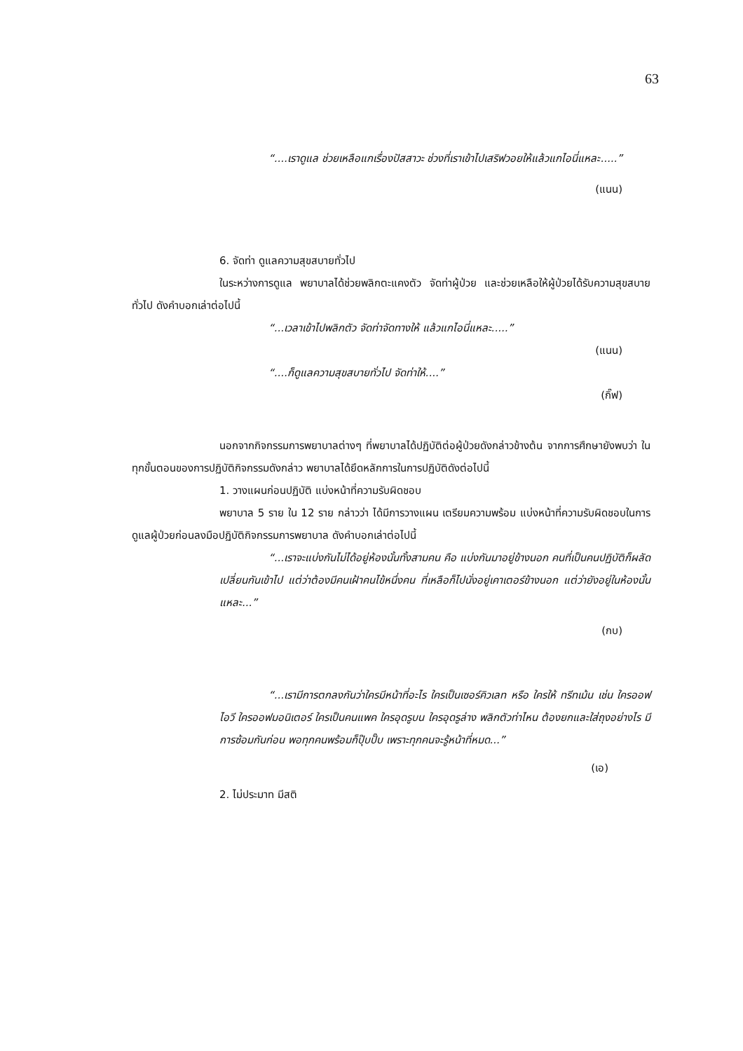63
“....เราดูแล ช่วยเหลือแกเรื่องปัสสาวะ ช่วงที่เราเข้าไปเสริฟวอยให้แล้วแกไอนี่แหละ.....”
(แนน)
6. จัดท่า ดูแลความสุขสบายทั่วไป
ในระหว่างการดูแล พยาบาลได้ช่วยพลิกตะแคงตัว จัดท่าผู้ป่วย และช่วยเหลือให้ผู้ป่วยได้รับความสุขสบายทั่วไป ดังคำบอกเล่าต่อไปนี้
“...เวลาเข้าไปพลิกตัว จัดท่าจัดทางให้ แล้วแกไอนี่แหละ.....”
(แนน)
“....ก็ดูแลความสุขสบายทั่วไป จัดท่าให้....”
(กิ๊ฟ)
นอกจากกิจกรรมการพยาบาลต่างๆ ที่พยาบาลได้ปฏิบัติต่อผู้ป่วยดังกล่าวข้างต้น จากการศึกษายังพบว่า ในทุกขั้นตอนของการปฏิบัติกิจกรรมดังกล่าว พยาบาลได้ยึดหลักการในการปฏิบัติดังต่อไปนี้
1. วางแผนก่อนปฏิบัติ แบ่งหน้าที่ความรับผิดชอบ
พยาบาล 5 ราย ใน 12 ราย กล่าวว่า ได้มีการวางแผน เตรียมความพร้อม แบ่งหน้าที่ความรับผิดชอบในการดูแลผู้ป่วยก่อนลงมือปฏิบัติกิจกรรมการพยาบาล ดังคำบอกเล่าต่อไปนี้
“...เราจะแบ่งกันไม่ได้อยู่ห้องนั้นทั้งสามคน คือ แบ่งกันมาอยู่ข้างนอก คนที่เป็นคนปฏิบัติก็ผลัดเปลี่ยนกันเข้าไป แต่ว่าต้องมีคนเฝ้าคนไข้หนึ่งคน ที่เหลือก็ไปนั่งอยู่เคาเตอร์ข้างนอก แต่ว่ายังอยู่ในห้องนั้นแหละ...”
(กบ)
“...เรามีการตกลงกันว่าใครมีหน้าที่อะไร ใครเป็นเซอร์คิวเลท หรือ ใครให้ ทรีทเม้น เช่น ใครออฟไอวี ใครออฟมอนิเตอร์ ใครเป็นคนแพค ใครอุดรูบน ใครอุดรูล่าง พลิกตัวท่าไหน ต้องยกและใส่ถุงอย่างไร มีการซ้อมกันก่อน พอทุกคนพร้อมก็ปุ๊บปั๊บ เพราะทุกคนจะรู้หน้าที่หมด...”
(เอ)
2. ไม่ประมาท มีสติ